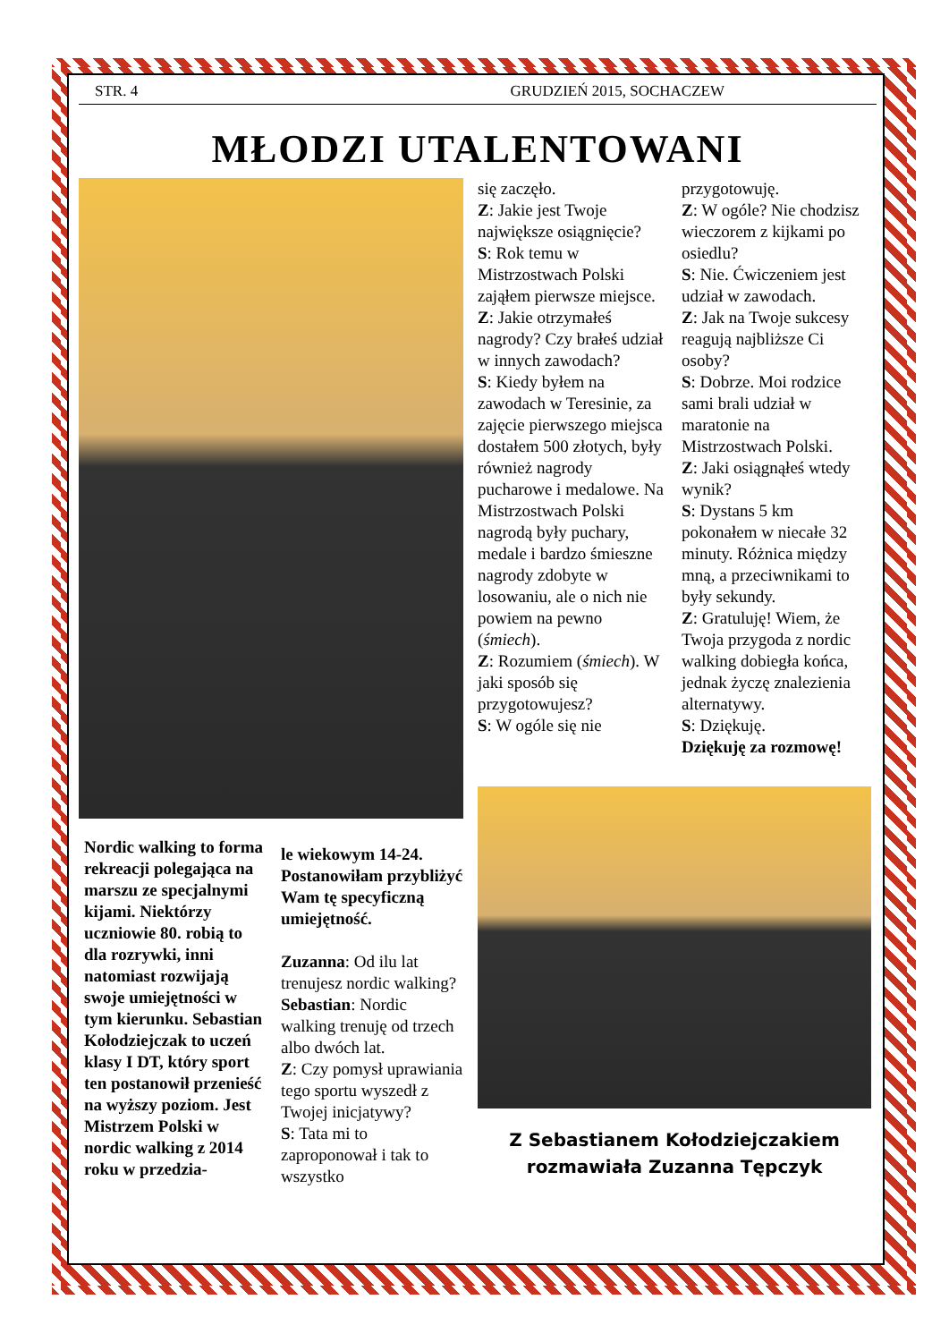STR. 4 GRUDZIEŃ 2015, SOCHACZEW
MŁODZI UTALENTOWANI
Nordic walking to forma rekreacji polegająca na marszu ze specjalnymi kijami. Niektórzy uczniowie 80. robią to dla rozrywki, inni natomiast rozwijają swoje umiejętności w tym kierunku. Sebastian Kołodziejczak to uczeń klasy I DT, który sport ten postanowił przenieść na wyższy poziom. Jest Mistrzem Polski w nordic walking z 2014 roku w przedzia-
le wiekowym 14-24. Postanowiłam przybliżyć Wam tę specyficzną umiejętność.
Zuzanna: Od ilu lat trenujesz nordic walking?
Sebastian: Nordic walking trenuję od trzech albo dwóch lat.
Z: Czy pomysł uprawiania tego sportu wyszedł z Twojej inicjatywy?
S: Tata mi to zaproponował i tak to wszystko
się zaczęło.
Z: Jakie jest Twoje największe osiągnięcie?
S: Rok temu w Mistrzostwach Polski zająłem pierwsze miejsce.
Z: Jakie otrzymałeś nagrody? Czy brałeś udział w innych zawodach?
S: Kiedy byłem na zawodach w Teresinie, za zajęcie pierwszego miejsca dostałem 500 złotych, były również nagrody pucharowe i medalowe. Na Mistrzostwach Polski nagrodą były puchary, medale i bardzo śmieszne nagrody zdobyte w losowaniu, ale o nich nie powiem na pewno (śmiech).
Z: Rozumiem (śmiech). W jaki sposób się przygotowujesz?
S: W ogóle się nie
przygotowuję.
Z: W ogóle? Nie chodzisz wieczorem z kijkami po osiedlu?
S: Nie. Ćwiczeniem jest udział w zawodach.
Z: Jak na Twoje sukcesy reagują najbliższe Ci osoby?
S: Dobrze. Moi rodzice sami brali udział w maratonie na Mistrzostwach Polski.
Z: Jaki osiągnąłeś wtedy wynik?
S: Dystans 5 km pokonałem w niecałe 32 minuty. Różnica między mną, a przeciwnikami to były sekundy.
Z: Gratuluję! Wiem, że Twoja przygoda z nordic walking dobiegła końca, jednak życzę znalezienia alternatywy.
S: Dziękuję.
Dziękuję za rozmowę!
Z Sebastianem Kołodziejczakiem
rozmawiała Zuzanna Tępczyk